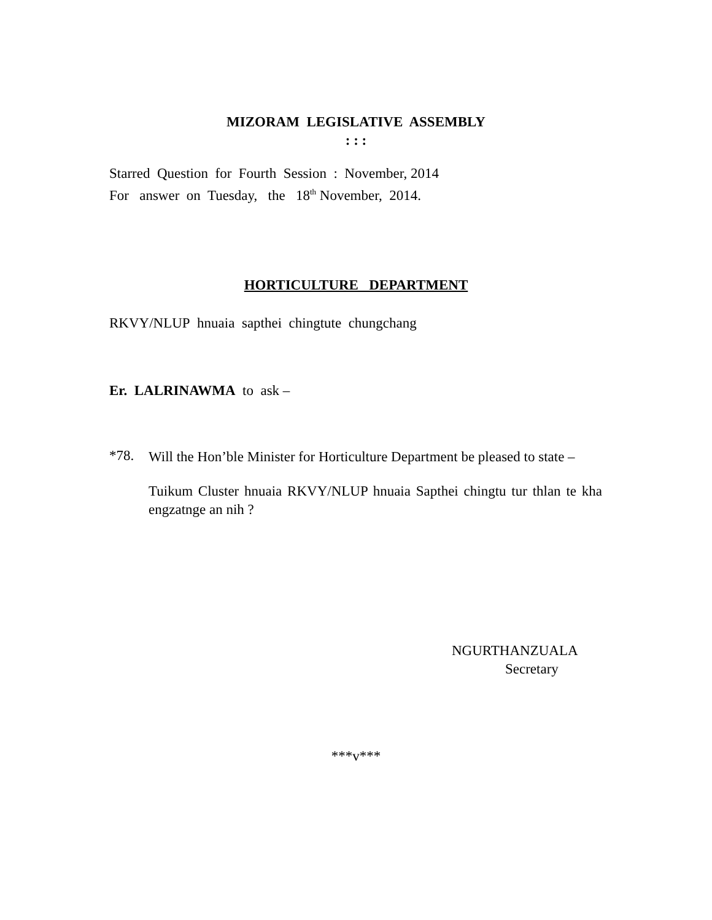MIZORAM LEGISLATIVE ASSEMBLY
: : :
Starred Question for Fourth Session : November, 2014
For answer on Tuesday, the 18<sup>th</sup> November, 2014.
HORTICULTURE DEPARTMENT
RKVY/NLUP hnuaia sapthei chingtute chungchang
Er. LALRINAWMA to ask –
*78.
Will the Hon’ble Minister for Horticulture Department be pleased to state –
Tuikum Cluster hnuaia RKVY/NLUP hnuaia Sapthei chingtu tur thlan te kha engzatnge an nih ?
NGURTHANZUALA
Secretary
***v***